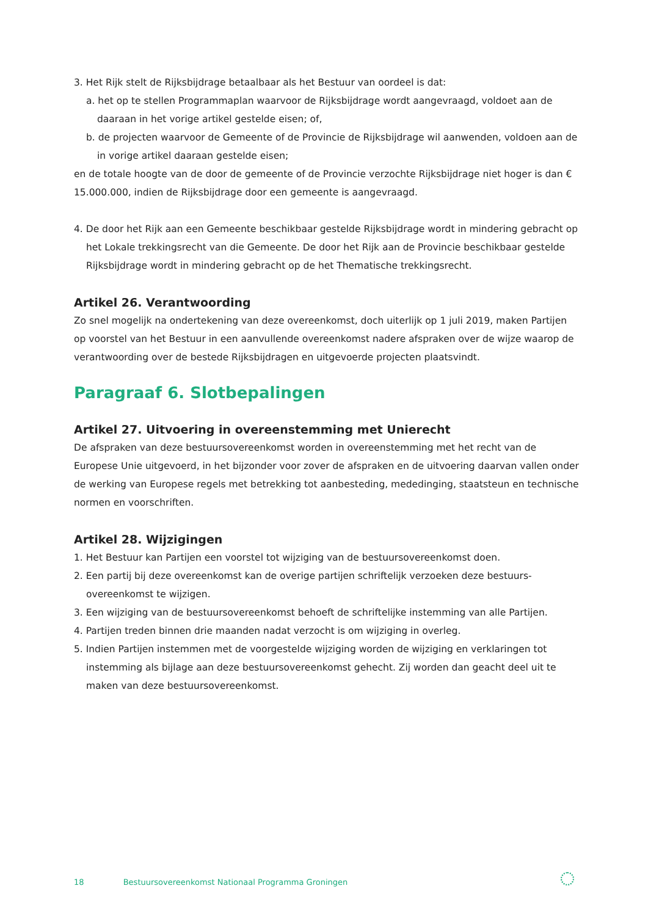3. Het Rijk stelt de Rijksbijdrage betaalbaar als het Bestuur van oordeel is dat:
a. het op te stellen Programmaplan waarvoor de Rijksbijdrage wordt aangevraagd, voldoet aan de daaraan in het vorige artikel gestelde eisen; of,
b. de projecten waarvoor de Gemeente of de Provincie de Rijksbijdrage wil aanwenden, voldoen aan de in vorige artikel daaraan gestelde eisen;
en de totale hoogte van de door de gemeente of de Provincie verzochte Rijksbijdrage niet hoger is dan € 15.000.000, indien de Rijksbijdrage door een gemeente is aangevraagd.
4. De door het Rijk aan een Gemeente beschikbaar gestelde Rijksbijdrage wordt in mindering gebracht op het Lokale trekkingsrecht van die Gemeente. De door het Rijk aan de Provincie beschikbaar gestelde Rijksbijdrage wordt in mindering gebracht op de het Thematische trekkingsrecht.
Artikel 26. Verantwoording
Zo snel mogelijk na ondertekening van deze overeenkomst, doch uiterlijk op 1 juli 2019, maken Partijen op voorstel van het Bestuur in een aanvullende overeenkomst nadere afspraken over de wijze waarop de verantwoording over de bestede Rijksbijdragen en uitgevoerde projecten plaatsvindt.
Paragraaf 6. Slotbepalingen
Artikel 27. Uitvoering in overeenstemming met Unierecht
De afspraken van deze bestuursovereenkomst worden in overeenstemming met het recht van de Europese Unie uitgevoerd, in het bijzonder voor zover de afspraken en de uitvoering daarvan vallen onder de werking van Europese regels met betrekking tot aanbesteding, mededinging, staatsteun en technische normen en voorschriften.
Artikel 28. Wijzigingen
1. Het Bestuur kan Partijen een voorstel tot wijziging van de bestuursovereenkomst doen.
2. Een partij bij deze overeenkomst kan de overige partijen schriftelijk verzoeken deze bestuurs-overeenkomst te wijzigen.
3. Een wijziging van de bestuursovereenkomst behoeft de schriftelijke instemming van alle Partijen.
4. Partijen treden binnen drie maanden nadat verzocht is om wijziging in overleg.
5. Indien Partijen instemmen met de voorgestelde wijziging worden de wijziging en verklaringen tot instemming als bijlage aan deze bestuursovereenkomst gehecht. Zij worden dan geacht deel uit te maken van deze bestuursovereenkomst.
18 Bestuursovereenkomst Nationaal Programma Groningen